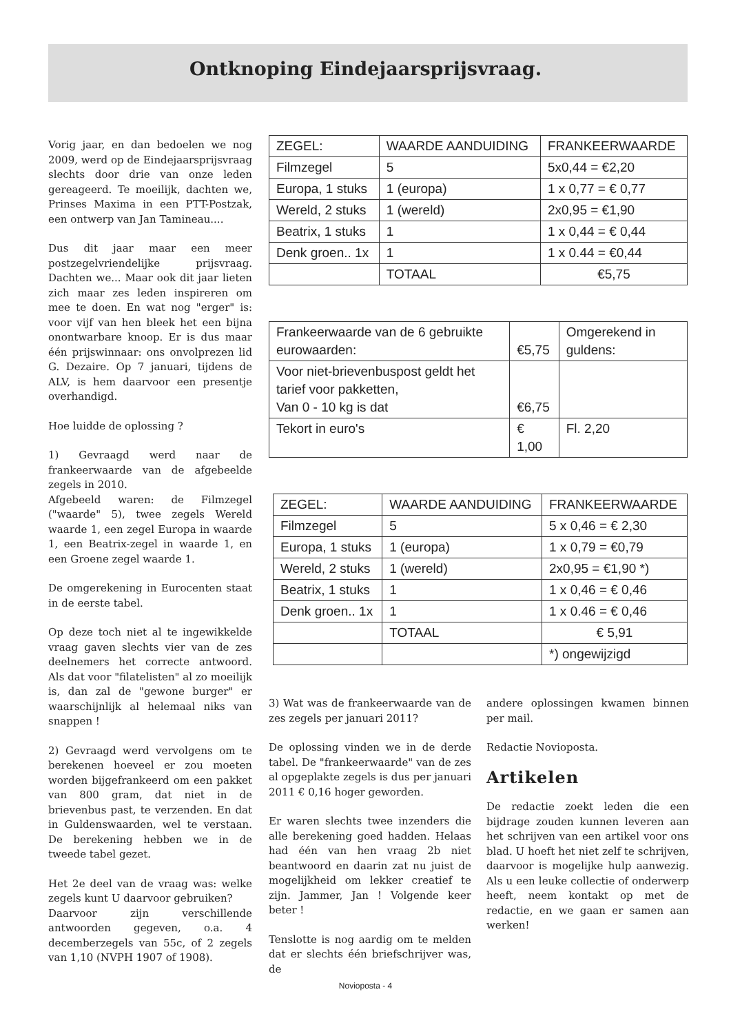Ontknoping Eindejaarsprijsvraag.
Vorig jaar, en dan bedoelen we nog 2009, werd op de Eindejaarsprijsvraag slechts door drie van onze leden gereageerd. Te moeilijk, dachten we, Prinses Maxima in een PTT-Postzak, een ontwerp van Jan Tamineau....
Dus dit jaar maar een meer postzegelvriendelijke prijsvraag. Dachten we... Maar ook dit jaar lieten zich maar zes leden inspireren om mee te doen. En wat nog "erger" is: voor vijf van hen bleek het een bijna onontwarbare knoop. Er is dus maar één prijswinnaar: ons onvolprezen lid G. Dezaire. Op 7 januari, tijdens de ALV, is hem daarvoor een presentje overhandigd.
Hoe luidde de oplossing ?
1) Gevraagd werd naar de frankeerwaarde van de afgebeelde zegels in 2010.
Afgebeeld waren: de Filmzegel ("waarde" 5), twee zegels Wereld waarde 1, een zegel Europa in waarde 1, een Beatrix-zegel in waarde 1, en een Groene zegel waarde 1.
De omgerekening in Eurocenten staat in de eerste tabel.
Op deze toch niet al te ingewikkelde vraag gaven slechts vier van de zes deelnemers het correcte antwoord. Als dat voor "filatelisten" al zo moeilijk is, dan zal de "gewone burger" er waarschijnlijk al helemaal niks van snappen !
2) Gevraagd werd vervolgens om te berekenen hoeveel er zou moeten worden bijgefrankeerd om een pakket van 800 gram, dat niet in de brievenbus past, te verzenden. En dat in Guldenswaarden, wel te verstaan. De berekening hebben we in de tweede tabel gezet.
Het 2e deel van de vraag was: welke zegels kunt U daarvoor gebruiken?
Daarvoor zijn verschillende antwoorden gegeven, o.a. 4 decemberzegels van 55c, of 2 zegels van 1,10 (NVPH 1907 of 1908).
| ZEGEL: | WAARDE AANDUIDING | FRANKEERWAARDE |
| Filmzegel | 5 | 5x0,44 = €2,20 |
| Europa, 1 stuks | 1 (europa) | 1 x 0,77 = € 0,77 |
| Wereld, 2 stuks | 1 (wereld) | 2x0,95 = €1,90 |
| Beatrix, 1 stuks | 1 | 1 x 0,44 = € 0,44 |
| Denk groen.. 1x | 1 | 1 x 0.44 = €0,44 |
| | TOTAAL | €5,75 |
| Frankeerwaarde van de 6 gebruikte eurowaarden: | €5,75 | Omgerekend in guldens: |
| Voor niet-brievenbuspost geldt het tarief voor pakketten, Van 0 - 10 kg is dat | €6,75 | |
| Tekort in euro's | € 1,00 | Fl. 2,20 |
| ZEGEL: | WAARDE AANDUIDING | FRANKEERWAARDE |
| Filmzegel | 5 | 5 x 0,46 = € 2,30 |
| Europa, 1 stuks | 1 (europa) | 1 x 0,79 = €0,79 |
| Wereld, 2 stuks | 1 (wereld) | 2x0,95 = €1,90 *) |
| Beatrix, 1 stuks | 1 | 1 x 0,46 = € 0,46 |
| Denk groen.. 1x | 1 | 1 x 0.46 = € 0,46 |
| | TOTAAL | € 5,91 |
| | | *) ongewijzigd |
3) Wat was de frankeerwaarde van de zes zegels per januari 2011?
De oplossing vinden we in de derde tabel. De "frankeerwaarde" van de zes al opgeplakte zegels is dus per januari 2011 € 0,16 hoger geworden.
Er waren slechts twee inzenders die alle berekening goed hadden. Helaas had één van hen vraag 2b niet beantwoord en daarin zat nu juist de mogelijkheid om lekker creatief te zijn. Jammer, Jan ! Volgende keer beter !
Tenslotte is nog aardig om te melden dat er slechts één briefschrijver was, de
andere oplossingen kwamen binnen per mail.
Redactie Novioposta.
Artikelen
De redactie zoekt leden die een bijdrage zouden kunnen leveren aan het schrijven van een artikel voor ons blad. U hoeft het niet zelf te schrijven, daarvoor is mogelijke hulp aanwezig. Als u een leuke collectie of onderwerp heeft, neem kontakt op met de redactie, en we gaan er samen aan werken!
Novioposta - 4